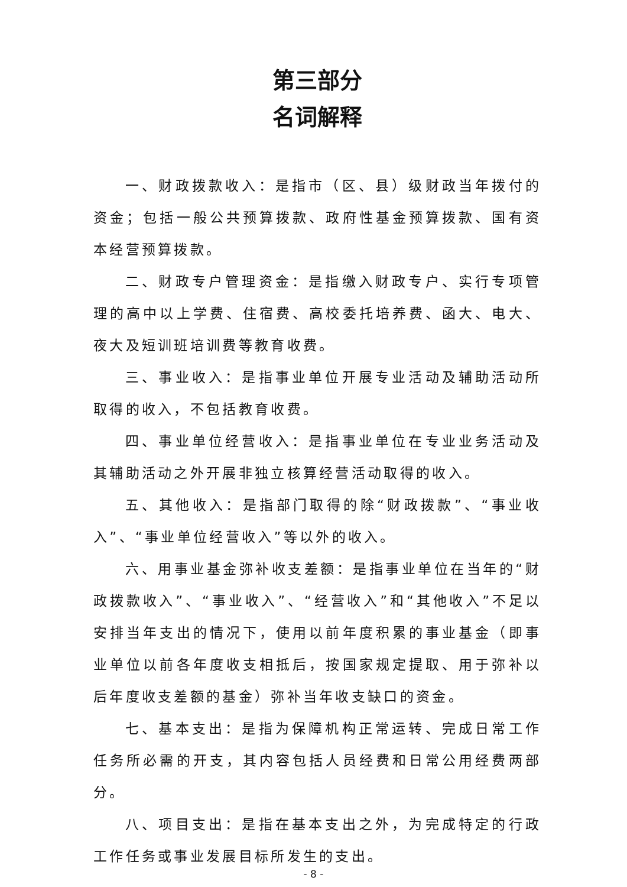第三部分
名词解释
一、财政拨款收入：是指市（区、县）级财政当年拨付的资金；包括一般公共预算拨款、政府性基金预算拨款、国有资本经营预算拨款。
二、财政专户管理资金：是指缴入财政专户、实行专项管理的高中以上学费、住宿费、高校委托培养费、函大、电大、夜大及短训班培训费等教育收费。
三、事业收入：是指事业单位开展专业活动及辅助活动所取得的收入，不包括教育收费。
四、事业单位经营收入：是指事业单位在专业业务活动及其辅助活动之外开展非独立核算经营活动取得的收入。
五、其他收入：是指部门取得的除“财政拨款”、“事业收入”、“事业单位经营收入”等以外的收入。
六、用事业基金弥补收支差额：是指事业单位在当年的“财政拨款收入”、“事业收入”、“经营收入”和“其他收入”不足以安排当年支出的情况下，使用以前年度积累的事业基金（即事业单位以前各年度收支相抵后，按国家规定提取、用于弥补以后年度收支差额的基金）弥补当年收支缺口的资金。
七、基本支出：是指为保障机构正常运转、完成日常工作任务所必需的开支，其内容包括人员经费和日常公用经费两部分。
八、项目支出：是指在基本支出之外，为完成特定的行政工作任务或事业发展目标所发生的支出。
- 8 -